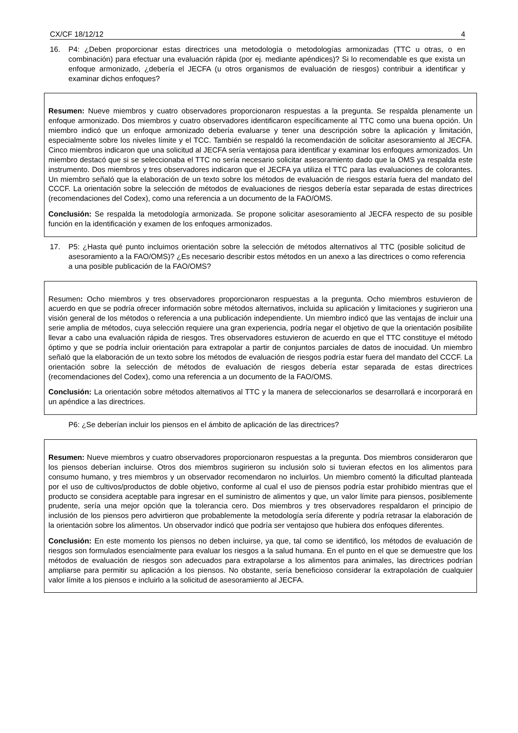CX/CF 18/12/12 4
16. P4: ¿Deben proporcionar estas directrices una metodología o metodologías armonizadas (TTC u otras, o en combinación) para efectuar una evaluación rápida (por ej. mediante apéndices)? Si lo recomendable es que exista un enfoque armonizado, ¿debería el JECFA (u otros organismos de evaluación de riesgos) contribuir a identificar y examinar dichos enfoques?
Resumen: Nueve miembros y cuatro observadores proporcionaron respuestas a la pregunta. Se respalda plenamente un enfoque armonizado. Dos miembros y cuatro observadores identificaron específicamente al TTC como una buena opción. Un miembro indicó que un enfoque armonizado debería evaluarse y tener una descripción sobre la aplicación y limitación, especialmente sobre los niveles límite y el TCC. También se respaldó la recomendación de solicitar asesoramiento al JECFA. Cinco miembros indicaron que una solicitud al JECFA sería ventajosa para identificar y examinar los enfoques armonizados. Un miembro destacó que si se seleccionaba el TTC no sería necesario solicitar asesoramiento dado que la OMS ya respalda este instrumento. Dos miembros y tres observadores indicaron que el JECFA ya utiliza el TTC para las evaluaciones de colorantes. Un miembro señaló que la elaboración de un texto sobre los métodos de evaluación de riesgos estaría fuera del mandato del CCCF. La orientación sobre la selección de métodos de evaluaciones de riesgos debería estar separada de estas directrices (recomendaciones del Codex), como una referencia a un documento de la FAO/OMS.
Conclusión: Se respalda la metodología armonizada. Se propone solicitar asesoramiento al JECFA respecto de su posible función en la identificación y examen de los enfoques armonizados.
17. P5: ¿Hasta qué punto incluimos orientación sobre la selección de métodos alternativos al TTC (posible solicitud de asesoramiento a la FAO/OMS)? ¿Es necesario describir estos métodos en un anexo a las directrices o como referencia a una posible publicación de la FAO/OMS?
Resumen: Ocho miembros y tres observadores proporcionaron respuestas a la pregunta. Ocho miembros estuvieron de acuerdo en que se podría ofrecer información sobre métodos alternativos, incluida su aplicación y limitaciones y sugirieron una visión general de los métodos o referencia a una publicación independiente. Un miembro indicó que las ventajas de incluir una serie amplia de métodos, cuya selección requiere una gran experiencia, podría negar el objetivo de que la orientación posibilite llevar a cabo una evaluación rápida de riesgos. Tres observadores estuvieron de acuerdo en que el TTC constituye el método óptimo y que se podría incluir orientación para extrapolar a partir de conjuntos parciales de datos de inocuidad. Un miembro señaló que la elaboración de un texto sobre los métodos de evaluación de riesgos podría estar fuera del mandato del CCCF. La orientación sobre la selección de métodos de evaluación de riesgos debería estar separada de estas directrices (recomendaciones del Codex), como una referencia a un documento de la FAO/OMS.
Conclusión: La orientación sobre métodos alternativos al TTC y la manera de seleccionarlos se desarrollará e incorporará en un apéndice a las directrices.
P6: ¿Se deberían incluir los piensos en el ámbito de aplicación de las directrices?
Resumen: Nueve miembros y cuatro observadores proporcionaron respuestas a la pregunta. Dos miembros consideraron que los piensos deberían incluirse. Otros dos miembros sugirieron su inclusión solo si tuvieran efectos en los alimentos para consumo humano, y tres miembros y un observador recomendaron no incluirlos. Un miembro comentó la dificultad planteada por el uso de cultivos/productos de doble objetivo, conforme al cual el uso de piensos podría estar prohibido mientras que el producto se considera aceptable para ingresar en el suministro de alimentos y que, un valor límite para piensos, posiblemente prudente, sería una mejor opción que la tolerancia cero. Dos miembros y tres observadores respaldaron el principio de inclusión de los piensos pero advirtieron que probablemente la metodología sería diferente y podría retrasar la elaboración de la orientación sobre los alimentos. Un observador indicó que podría ser ventajoso que hubiera dos enfoques diferentes.
Conclusión: En este momento los piensos no deben incluirse, ya que, tal como se identificó, los métodos de evaluación de riesgos son formulados esencialmente para evaluar los riesgos a la salud humana. En el punto en el que se demuestre que los métodos de evaluación de riesgos son adecuados para extrapolarse a los alimentos para animales, las directrices podrían ampliarse para permitir su aplicación a los piensos. No obstante, sería beneficioso considerar la extrapolación de cualquier valor límite a los piensos e incluirlo a la solicitud de asesoramiento al JECFA.